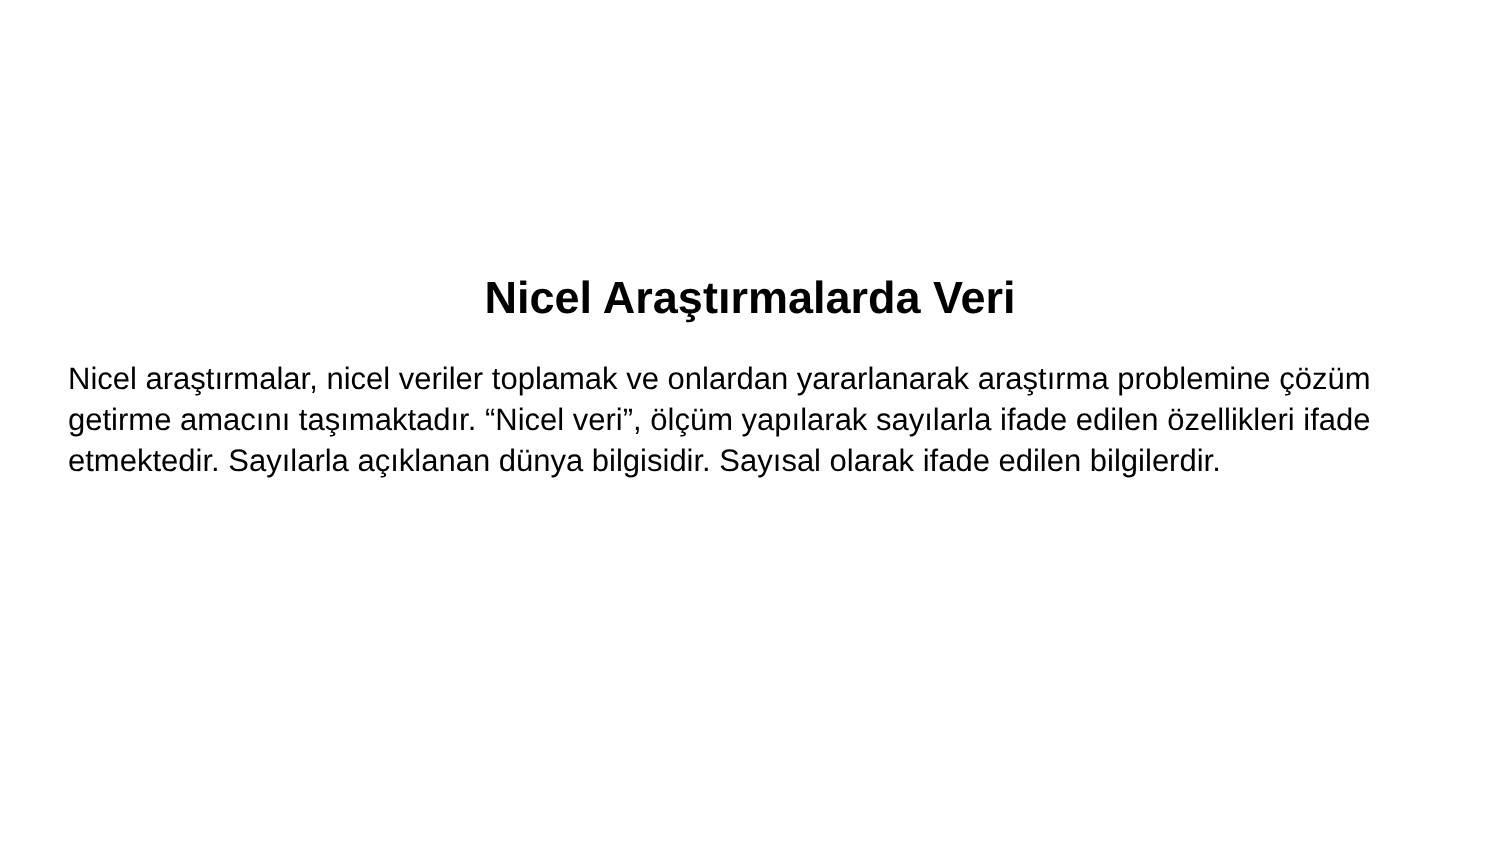Nicel Araştırmalarda Veri
Nicel araştırmalar, nicel veriler toplamak ve onlardan yararlanarak araştırma problemine çözüm getirme amacını taşımaktadır. “Nicel veri”, ölçüm yapılarak sayılarla ifade edilen özellikleri ifade etmektedir. Sayılarla açıklanan dünya bilgisidir. Sayısal olarak ifade edilen bilgilerdir.